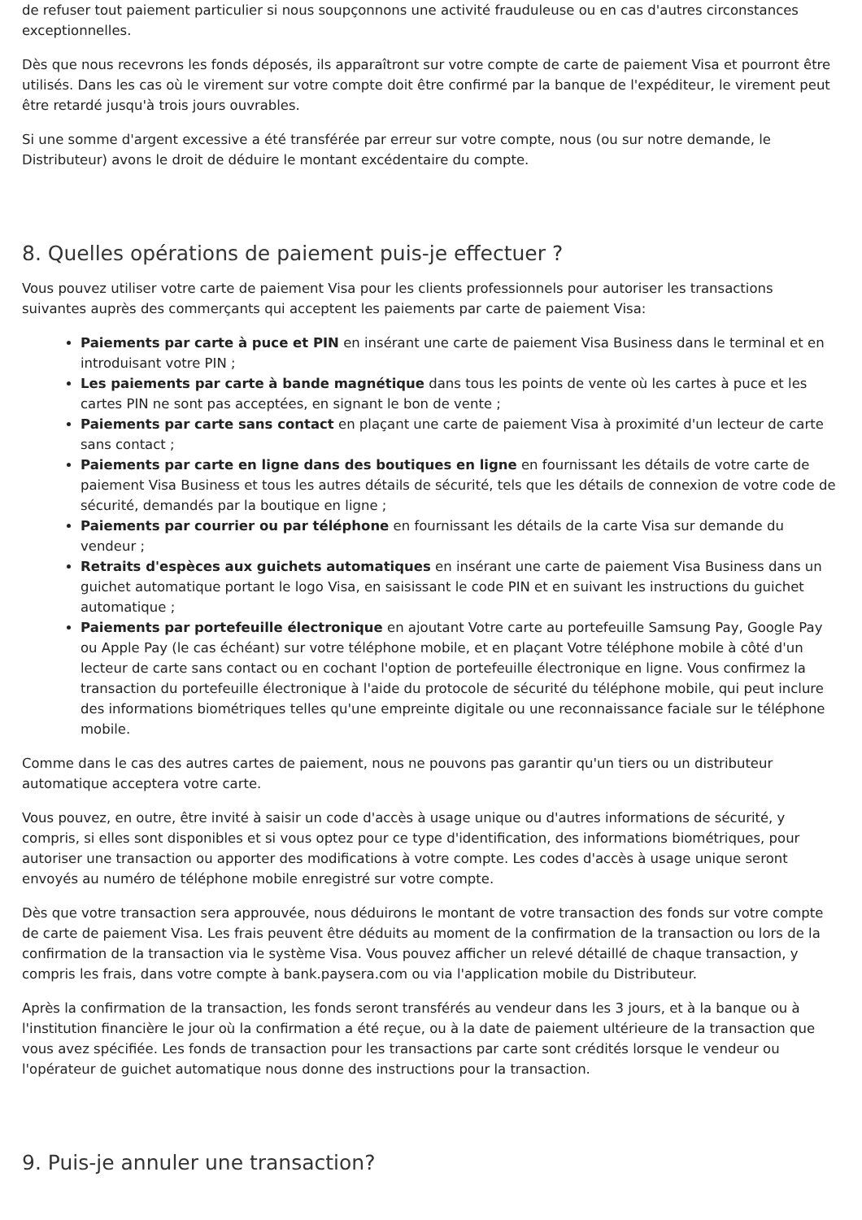de refuser tout paiement particulier si nous soupçonnons une activité frauduleuse ou en cas d'autres circonstances exceptionnelles.
Dès que nous recevrons les fonds déposés, ils apparaîtront sur votre compte de carte de paiement Visa et pourront être utilisés. Dans les cas où le virement sur votre compte doit être confirmé par la banque de l'expéditeur, le virement peut être retardé jusqu'à trois jours ouvrables.
Si une somme d'argent excessive a été transférée par erreur sur votre compte, nous (ou sur notre demande, le Distributeur) avons le droit de déduire le montant excédentaire du compte.
8. Quelles opérations de paiement puis-je effectuer ?
Vous pouvez utiliser votre carte de paiement Visa pour les clients professionnels pour autoriser les transactions suivantes auprès des commerçants qui acceptent les paiements par carte de paiement Visa:
Paiements par carte à puce et PIN en insérant une carte de paiement Visa Business dans le terminal et en introduisant votre PIN ;
Les paiements par carte à bande magnétique dans tous les points de vente où les cartes à puce et les cartes PIN ne sont pas acceptées, en signant le bon de vente ;
Paiements par carte sans contact en plaçant une carte de paiement Visa à proximité d'un lecteur de carte sans contact ;
Paiements par carte en ligne dans des boutiques en ligne en fournissant les détails de votre carte de paiement Visa Business et tous les autres détails de sécurité, tels que les détails de connexion de votre code de sécurité, demandés par la boutique en ligne ;
Paiements par courrier ou par téléphone en fournissant les détails de la carte Visa sur demande du vendeur ;
Retraits d'espèces aux guichets automatiques en insérant une carte de paiement Visa Business dans un guichet automatique portant le logo Visa, en saisissant le code PIN et en suivant les instructions du guichet automatique ;
Paiements par portefeuille électronique en ajoutant Votre carte au portefeuille Samsung Pay, Google Pay ou Apple Pay (le cas échéant) sur votre téléphone mobile, et en plaçant Votre téléphone mobile à côté d'un lecteur de carte sans contact ou en cochant l'option de portefeuille électronique en ligne. Vous confirmez la transaction du portefeuille électronique à l'aide du protocole de sécurité du téléphone mobile, qui peut inclure des informations biométriques telles qu'une empreinte digitale ou une reconnaissance faciale sur le téléphone mobile.
Comme dans le cas des autres cartes de paiement, nous ne pouvons pas garantir qu'un tiers ou un distributeur automatique acceptera votre carte.
Vous pouvez, en outre, être invité à saisir un code d'accès à usage unique ou d'autres informations de sécurité, y compris, si elles sont disponibles et si vous optez pour ce type d'identification, des informations biométriques, pour autoriser une transaction ou apporter des modifications à votre compte. Les codes d'accès à usage unique seront envoyés au numéro de téléphone mobile enregistré sur votre compte.
Dès que votre transaction sera approuvée, nous déduirons le montant de votre transaction des fonds sur votre compte de carte de paiement Visa. Les frais peuvent être déduits au moment de la confirmation de la transaction ou lors de la confirmation de la transaction via le système Visa. Vous pouvez afficher un relevé détaillé de chaque transaction, y compris les frais, dans votre compte à bank.paysera.com ou via l'application mobile du Distributeur.
Après la confirmation de la transaction, les fonds seront transférés au vendeur dans les 3 jours, et à la banque ou à l'institution financière le jour où la confirmation a été reçue, ou à la date de paiement ultérieure de la transaction que vous avez spécifiée. Les fonds de transaction pour les transactions par carte sont crédités lorsque le vendeur ou l'opérateur de guichet automatique nous donne des instructions pour la transaction.
9. Puis-je annuler une transaction?